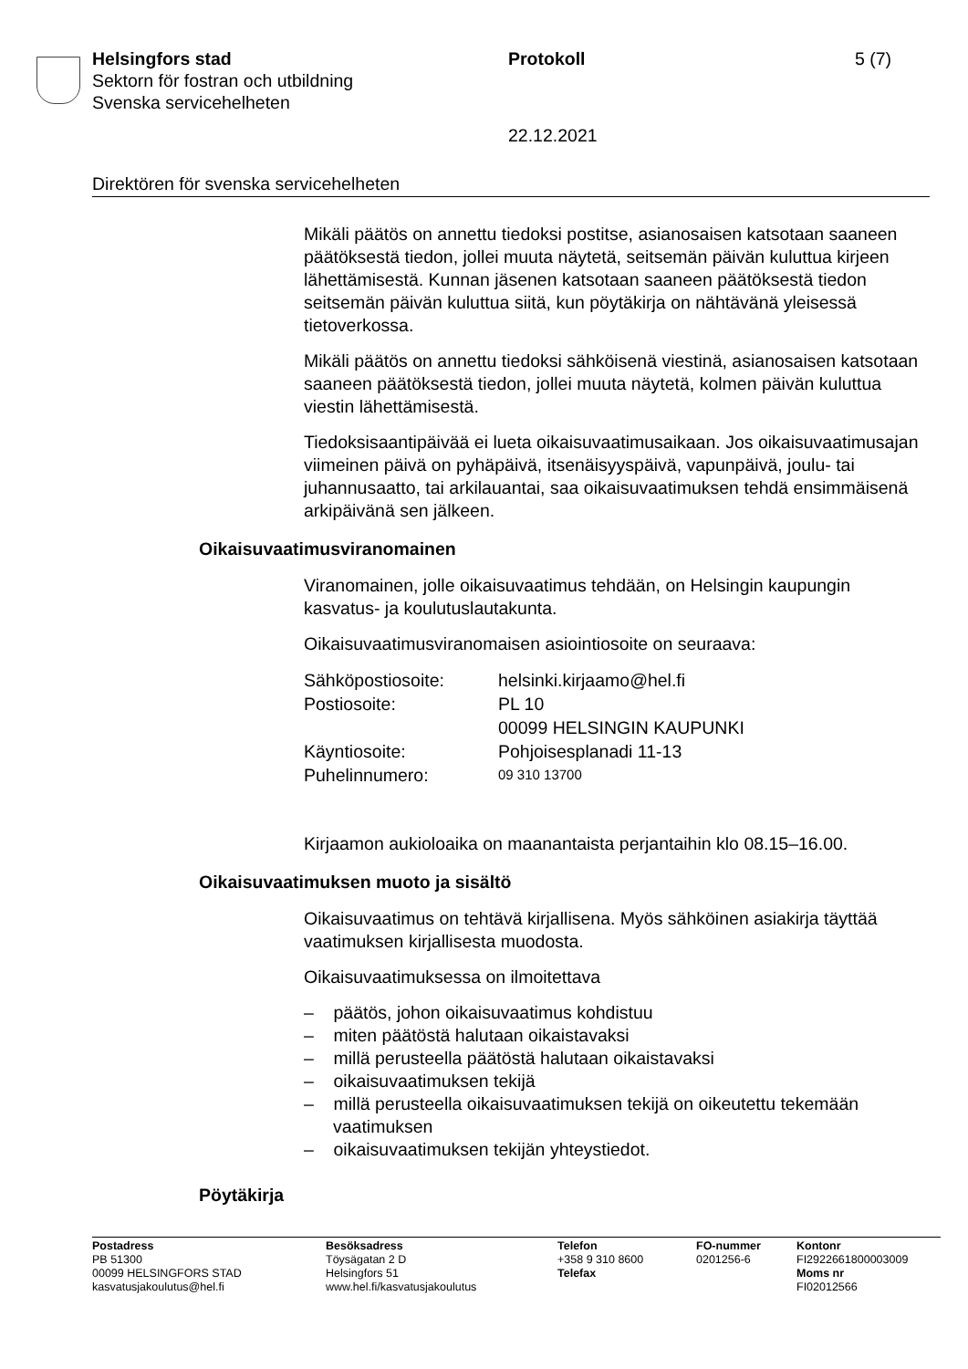Helsingfors stad Protokoll 5 (7)
Sektorn för fostran och utbildning
Svenska servicehelheten
22.12.2021
Direktören för svenska servicehelheten
Mikäli päätös on annettu tiedoksi postitse, asianosaisen katsotaan saaneen päätöksestä tiedon, jollei muuta näytetä, seitsemän päivän kuluttua kirjeen lähettämisestä. Kunnan jäsenen katsotaan saaneen päätöksestä tiedon seitsemän päivän kuluttua siitä, kun pöytäkirja on nähtävänä yleisessä tietoverkossa.
Mikäli päätös on annettu tiedoksi sähköisenä viestinä, asianosaisen katsotaan saaneen päätöksestä tiedon, jollei muuta näytetä, kolmen päivän kuluttua viestin lähettämisestä.
Tiedoksisaantipäivää ei lueta oikaisuvaatimusaikaan. Jos oikaisuvaatimusajan viimeinen päivä on pyhäpäivä, itsenäisyyspäivä, vapunpäivä, joulu- tai juhannusaatto, tai arkilauantai, saa oikaisuvaatimuksen tehdä ensimmäisenä arkipäivänä sen jälkeen.
Oikaisuvaatimusviranomainen
Viranomainen, jolle oikaisuvaatimus tehdään, on Helsingin kaupungin kasvatus- ja koulutuslautakunta.
Oikaisuvaatimusviranomaisen asiointiosoite on seuraava:
| Sähköpostiosoite: | helsinki.kirjaamo@hel.fi |
| Postiosoite: | PL 10 00099 HELSINGIN KAUPUNKI |
| Käyntiosoite: | Pohjoisesplanadi 11-13 |
| Puhelinnumero: | 09 310 13700 |
Kirjaamon aukioloaika on maanantaista perjantaihin klo 08.15–16.00.
Oikaisuvaatimuksen muoto ja sisältö
Oikaisuvaatimus on tehtävä kirjallisena. Myös sähköinen asiakirja täyttää vaatimuksen kirjallisesta muodosta.
Oikaisuvaatimuksessa on ilmoitettava
– päätös, johon oikaisuvaatimus kohdistuu
– miten päätöstä halutaan oikaistavaksi
– millä perusteella päätöstä halutaan oikaistavaksi
– oikaisuvaatimuksen tekijä
– millä perusteella oikaisuvaatimuksen tekijä on oikeutettu tekemään vaatimuksen
– oikaisuvaatimuksen tekijän yhteystiedot.
Pöytäkirja
Postadress
PB 51300
00099 HELSINGFORS STAD
kasvatusjakoulutus@hel.fi
Besöksadress
Töysägatan 2 D
Helsingfors 51
www.hel.fi/kasvatusjakoulutus
Telefon
+358 9 310 8600
Telefax
FO-nummer
0201256-6
Kontonr
FI2922661800003009
Moms nr
FI02012566